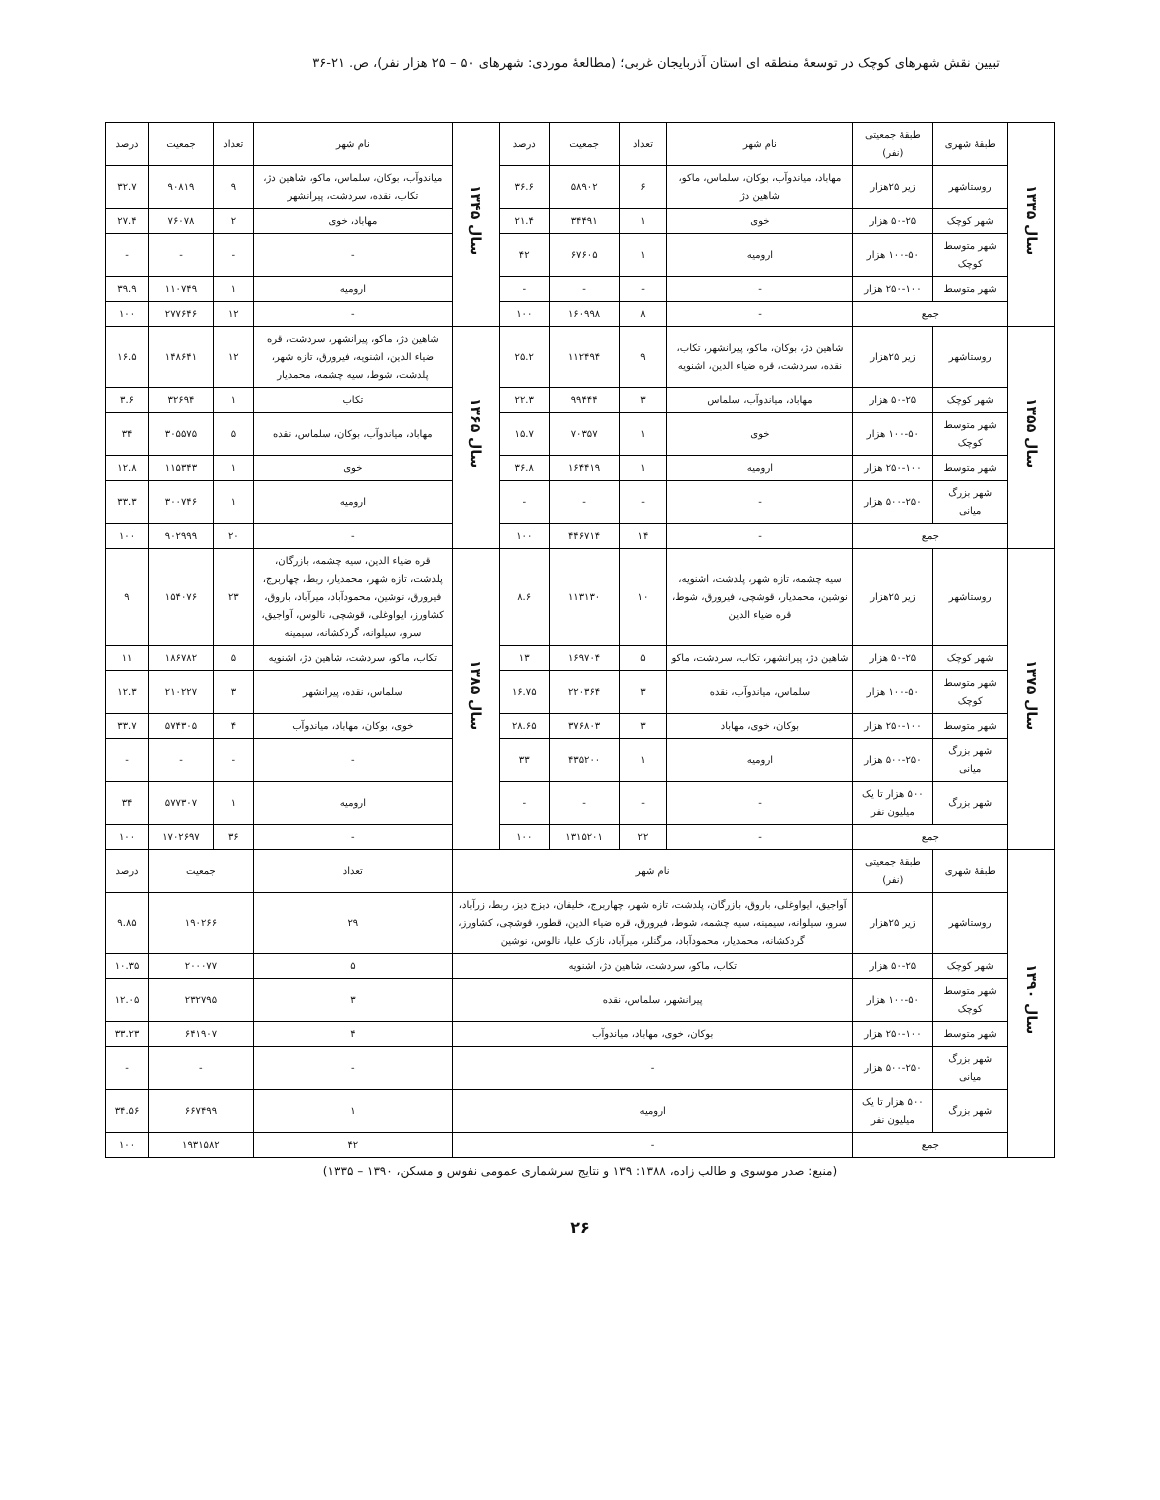تبیین نقش شهرهای کوچک در توسعهٔ منطقه ای استان آذربایجان غربی؛ (مطالعهٔ موردی: شهرهای ۵۰ – ۲۵ هزار نفر)، ص. ۲۱-۳۶
| سال ۱۳۳۵ | طبقهٔ شهری | طبقهٔ جمعیتی (نفر) | نام شهر | تعداد | جمعیت | درصد | سال ۱۳۴۵ | نام شهر | تعداد | جمعیت | درصد |
| | روستاشهر | زیر ۲۵هزار | مهاباد، میاندوآب، بوکان، سلماس، ماکو، شاهین دژ | ۶ | ۵۸۹۰۲ | ۳۶.۶ | | میاندوآب، بوکان، سلماس، ماکو، شاهین دژ، تکاب، نقده، سردشت، پیرانشهر | ۹ | ۹۰۸۱۹ | ۳۲.۷ |
| | شهر کوچک | ۵۰-۲۵ هزار | خوی | ۱ | ۳۴۴۹۱ | ۲۱.۴ | | مهاباد، خوی | ۲ | ۷۶۰۷۸ | ۲۷.۴ |
| | شهر متوسط کوچک | ۱۰۰-۵۰ هزار | ارومیه | ۱ | ۶۷۶۰۵ | ۴۲ | | - | - | - | - |
| | شهر متوسط | ۲۵۰-۱۰۰ هزار | - | - | - | - | | ارومیه | ۱ | ۱۱۰۷۴۹ | ۳۹.۹ |
| | جمع | | - | ۸ | ۱۶۰۹۹۸ | ۱۰۰ | | - | ۱۲ | ۲۷۷۶۴۶ | ۱۰۰ |
| سال ۱۳۵۵ | روستاشهر | زیر ۲۵هزار | شاهین دژ، بوکان، ماکو، پیرانشهر، تکاب، نقده، سردشت، قره ضیاء الدین، اشنویه | ۹ | ۱۱۲۴۹۴ | ۲۵.۲ | سال ۱۳۶۵ | شاهین دژ، ماکو، پیرانشهر، سردشت، قره ضیاء الدین، اشنویه، فیرورق، تازه شهر، پلدشت، شوط، سیه چشمه، محمدیار | ۱۲ | ۱۴۸۶۴۱ | ۱۶.۵ |
| | شهر کوچک | ۵۰-۲۵ هزار | مهاباد، میاندوآب، سلماس | ۳ | ۹۹۴۴۴ | ۲۲.۳ | | تکاب | ۱ | ۳۲۶۹۴ | ۳.۶ |
| | شهر متوسط کوچک | ۱۰۰-۵۰ هزار | خوی | ۱ | ۷۰۳۵۷ | ۱۵.۷ | | مهاباد، میاندوآب، بوکان، سلماس، نقده | ۵ | ۳۰۵۵۷۵ | ۳۴ |
| | شهر متوسط | ۲۵۰-۱۰۰ هزار | ارومیه | ۱ | ۱۶۴۴۱۹ | ۳۶.۸ | | خوی | ۱ | ۱۱۵۳۴۳ | ۱۲.۸ |
| | شهر بزرگ میانی | ۵۰۰-۲۵۰ هزار | - | - | - | - | | ارومیه | ۱ | ۳۰۰۷۴۶ | ۳۳.۳ |
| | جمع | | - | ۱۴ | ۴۴۶۷۱۴ | ۱۰۰ | | - | ۲۰ | ۹۰۲۹۹۹ | ۱۰۰ |
| سال ۱۳۷۵ | روستاشهر | زیر ۲۵هزار | سیه چشمه، تازه شهر، پلدشت، اشنویه، نوشین، محمدیار، قوشچی، فیرورق، شوط، قره ضیاء الدین | ۱۰ | ۱۱۳۱۳۰ | ۸.۶ | سال ۱۳۸۵ | قره ضیاء الدین، سیه چشمه، بازرگان، پلدشت، تازه شهر، محمدیار، ربط، چهاربرج، فیرورق، نوشین، محمودآباد، میرآباد، باروق، کشاورز، ایواوغلی، قوشچی، نالوس، آواجیق، سرو، سیلوانه، گردکشانه، سیمینه | ۲۳ | ۱۵۴۰۷۶ | ۹ |
| | شهر کوچک | ۵۰-۲۵ هزار | شاهین دژ، پیرانشهر، تکاب، سردشت، ماکو | ۵ | ۱۶۹۷۰۴ | ۱۳ | | تکاب، ماکو، سردشت، شاهین دژ، اشنویه | ۵ | ۱۸۶۷۸۲ | ۱۱ |
| | شهر متوسط کوچک | ۱۰۰-۵۰ هزار | سلماس، میاندوآب، نقده | ۳ | ۲۲۰۳۶۴ | ۱۶.۷۵ | | سلماس، نقده، پیرانشهر | ۳ | ۲۱۰۲۲۷ | ۱۲.۳ |
| | شهر متوسط | ۲۵۰-۱۰۰ هزار | بوکان، خوی، مهاباد | ۳ | ۳۷۶۸۰۳ | ۲۸.۶۵ | | خوی، بوکان، مهاباد، میاندوآب | ۴ | ۵۷۴۳۰۵ | ۳۳.۷ |
| | شهر بزرگ میانی | ۵۰۰-۲۵۰ هزار | ارومیه | ۱ | ۴۳۵۲۰۰ | ۳۳ | | - | - | - | - |
| | شهر بزرگ | ۵۰۰ هزار تا یک میلیون نفر | - | - | - | - | | ارومیه | ۱ | ۵۷۷۳۰۷ | ۳۴ |
| | جمع | | - | ۲۲ | ۱۳۱۵۲۰۱ | ۱۰۰ | | - | ۳۶ | ۱۷۰۲۶۹۷ | ۱۰۰ |
| سال ۱۳۹۰ | طبقهٔ شهری | طبقهٔ جمعیتی (نفر) | نام شهر | | | | | تعداد | جمعیت | | درصد |
| | روستاشهر | زیر ۲۵هزار | آواجیق، ایواوغلی، باروق، بازرگان، پلدشت، تازه شهر، چهاربرج، خلیفان، دیزج دیز، ربط، زرآباد، سرو، سیلوانه، سیمینه، سیه چشمه، شوط، فیرورق، قره ضیاء الدین، قطور، قوشچی، کشاورز، گردکشانه، محمدیار، محمودآباد، مرگنلر، میرآباد، نازک علیا، نالوس، نوشین | | | | | ۲۹ | ۱۹۰۲۶۶ | | ۹.۸۵ |
| | شهر کوچک | ۵۰-۲۵ هزار | تکاب، ماکو، سردشت، شاهین دژ، اشنویه | | | | | ۵ | ۲۰۰۰۷۷ | | ۱۰.۳۵ |
| | شهر متوسط کوچک | ۱۰۰-۵۰ هزار | پیرانشهر، سلماس، نقده | | | | | ۳ | ۲۳۲۷۹۵ | | ۱۲.۰۵ |
| | شهر متوسط | ۲۵۰-۱۰۰ هزار | بوکان، خوی، مهاباد، میاندوآب | | | | | ۴ | ۶۴۱۹۰۷ | | ۳۳.۲۳ |
| | شهر بزرگ میانی | ۵۰۰-۲۵۰ هزار | - | | | | | - | - | | - |
| | شهر بزرگ | ۵۰۰ هزار تا یک میلیون نفر | ارومیه | | | | | ۱ | ۶۶۷۴۹۹ | | ۳۴.۵۶ |
| | جمع | | - | | | | | ۴۲ | ۱۹۳۱۵۸۲ | | ۱۰۰ |
(منبع: صدر موسوی و طالب زاده، ۱۳۸۸: ۱۳۹ و نتایج سرشماری عمومی نفوس و مسکن، ۱۳۹۰ – ۱۳۳۵)
۲۶